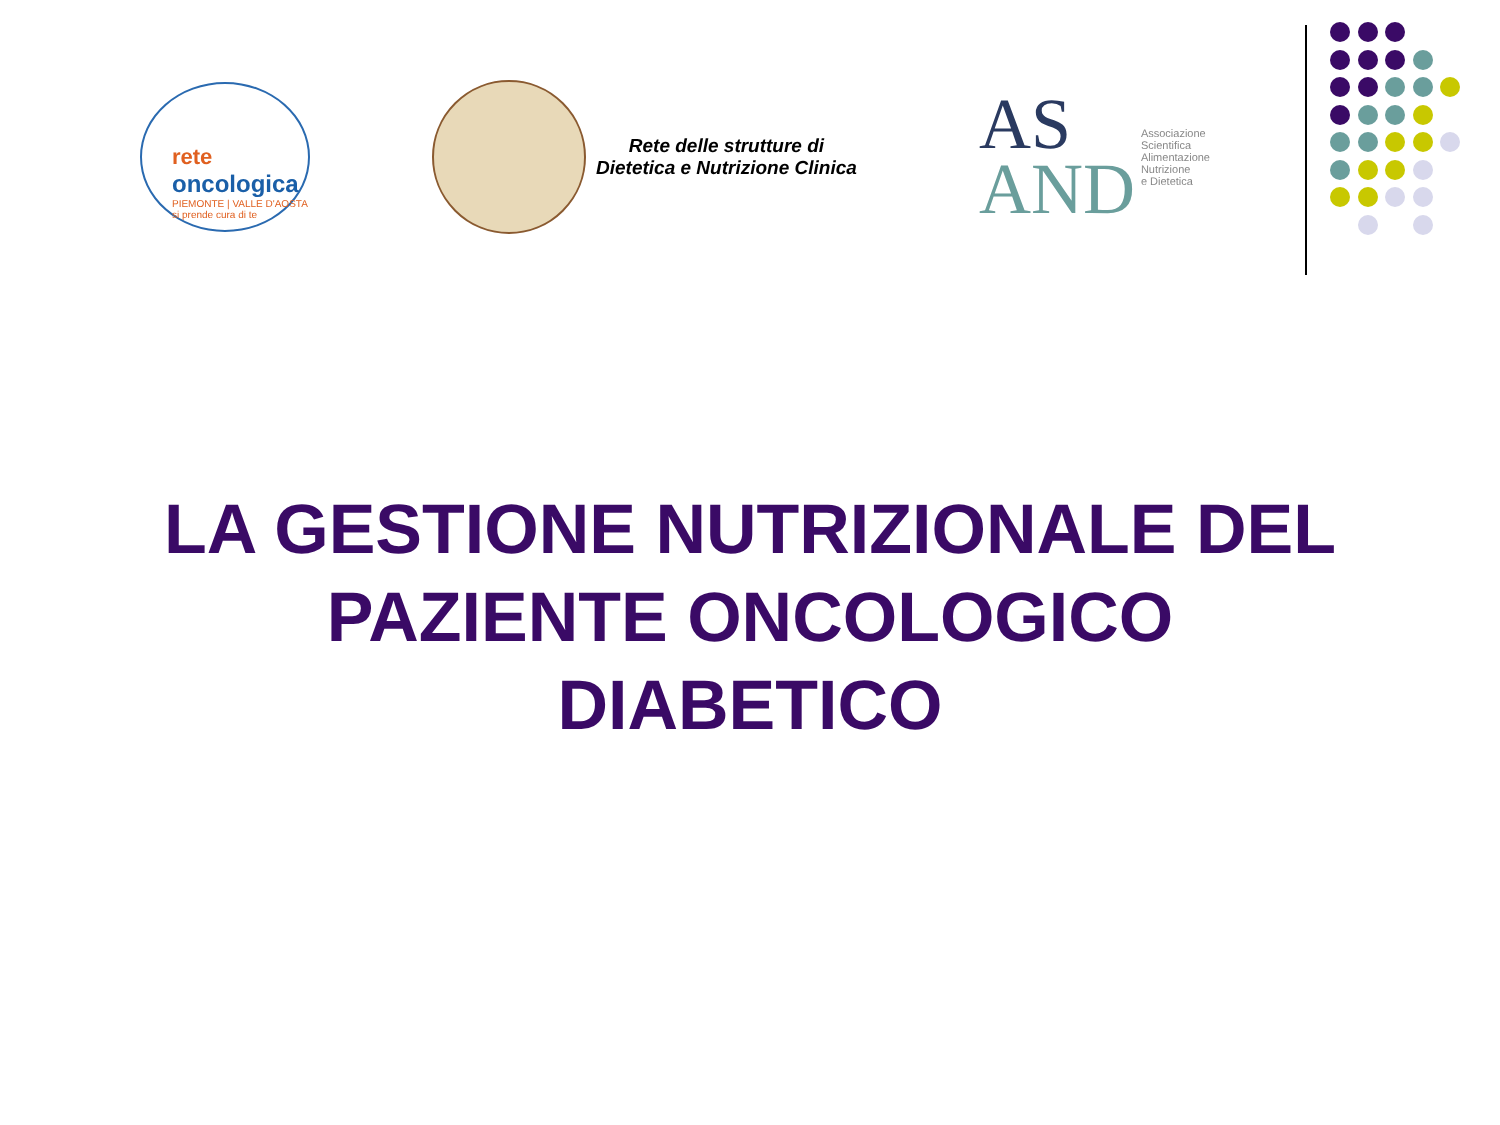rete
oncologica
PIEMONTE | VALLE D'AOSTA
si prende cura di te
Rete delle strutture di
Dietetica e Nutrizione Clinica
AS
AND
Associazione
Scientifica
Alimentazione
Nutrizione
e Dietetica
LA GESTIONE NUTRIZIONALE DEL PAZIENTE ONCOLOGICO DIABETICO